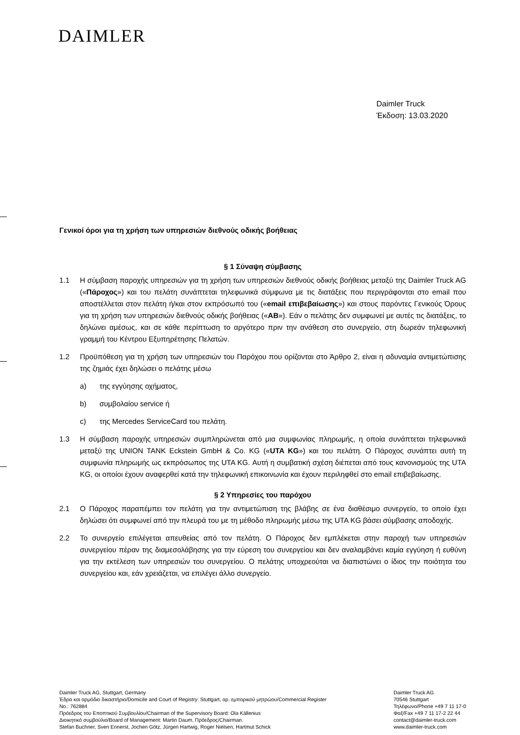DAIMLER
Daimler Truck
Έκδοση: 13.03.2020
Γενικοί όροι για τη χρήση των υπηρεσιών διεθνούς οδικής βοήθειας
§ 1 Σύναψη σύμβασης
1.1 Η σύμβαση παροχής υπηρεσιών για τη χρήση των υπηρεσιών διεθνούς οδικής βοήθειας μεταξύ της Daimler Truck AG («Πάροχος») και του πελάτη συνάπτεται τηλεφωνικά σύμφωνα με τις διατάξεις που περιγράφονται στο email που αποστέλλεται στον πελάτη ή/και στον εκπρόσωπό του («email επιβεβαίωσης») και στους παρόντες Γενικούς Όρους για τη χρήση των υπηρεσιών διεθνούς οδικής βοήθειας («AB»). Εάν ο πελάτης δεν συμφωνεί με αυτές τις διατάξεις, το δηλώνει αμέσως, και σε κάθε περίπτωση το αργότερο πριν την ανάθεση στο συνεργείο, στη δωρεάν τηλεφωνική γραμμή του Κέντρου Εξυπηρέτησης Πελατών.
1.2 Προϋπόθεση για τη χρήση των υπηρεσιών του Παρόχου που ορίζονται στο Άρθρο 2, είναι η αδυναμία αντιμετώπισης της ζημιάς έχει δηλώσει ο πελάτης μέσω
a) της εγγύησης οχήματος,
b) συμβολαίου service ή
c) της Mercedes ServiceCard του πελάτη.
1.3 Η σύμβαση παροχής υπηρεσιών συμπληρώνεται από μια συμφωνίας πληρωμής, η οποία συνάπτεται τηλεφωνικά μεταξύ της UNION TANK Eckstein GmbH & Co. KG («UTA KG») και του πελάτη. Ο Πάροχος συνάπτει αυτή τη συμφωνία πληρωμής ως εκπρόσωπος της UTA KG. Αυτή η συμβατική σχέση διέπεται από τους κανονισμούς της UTA KG, οι οποίοι έχουν αναφερθεί κατά την τηλεφωνική επικοινωνία και έχουν περιληφθεί στο email επιβεβαίωσης.
§ 2 Υπηρεσίες του παρόχου
2.1 Ο Πάροχος παραπέμπει τον πελάτη για την αντιμετώπιση της βλάβης σε ένα διαθέσιμο συνεργείο, το οποίο έχει δηλώσει ότι συμφωνεί από την πλευρά του με τη μέθοδο πληρωμής μέσω της UTA KG βάσει σύμβασης αποδοχής.
2.2 Το συνεργείο επιλέγεται απευθείας από τον πελάτη. Ο Πάροχος δεν εμπλέκεται στην παροχή των υπηρεσιών συνεργείου πέραν της διαμεσολάβησης για την εύρεση του συνεργείου και δεν αναλαμβάνει καμία εγγύηση ή ευθύνη για την εκτέλεση των υπηρεσιών του συνεργείου. Ο πελάτης υποχρεούται να διαπιστώνει ο ίδιος την ποιότητα του συνεργείου και, εάν χρειάζεται, να επιλέγει άλλο συνεργείο.
Daimler Truck AG, Stuttgart, Germany
Έδρα και αρμόδιο δικαστήριο/Domicile and Court of Registry: Stuttgart, αρ. εμπορικού μητρώου/Commercial Register
No.: 762884
Πρόεδρος του Εποπτικού Συμβουλίου/Chairman of the Supervisory Board: Ola Källenius
Διοικητικό συμβούλιο/Board of Management: Martin Daum, Πρόεδρος/Chairman.
Stefan Buchner, Sven Ennerst, Jochen Götz, Jürgen Hartwig, Roger Nielsen, Hartmut Schick
Daimler Truck AG
70546 Stuttgart
Τηλέφωνο/Phone +49 7 11 17-0
Φαξ/Fax +49 7 11 17-2 22 44
contact@daimler-truck.com
www.daimler-truck.com